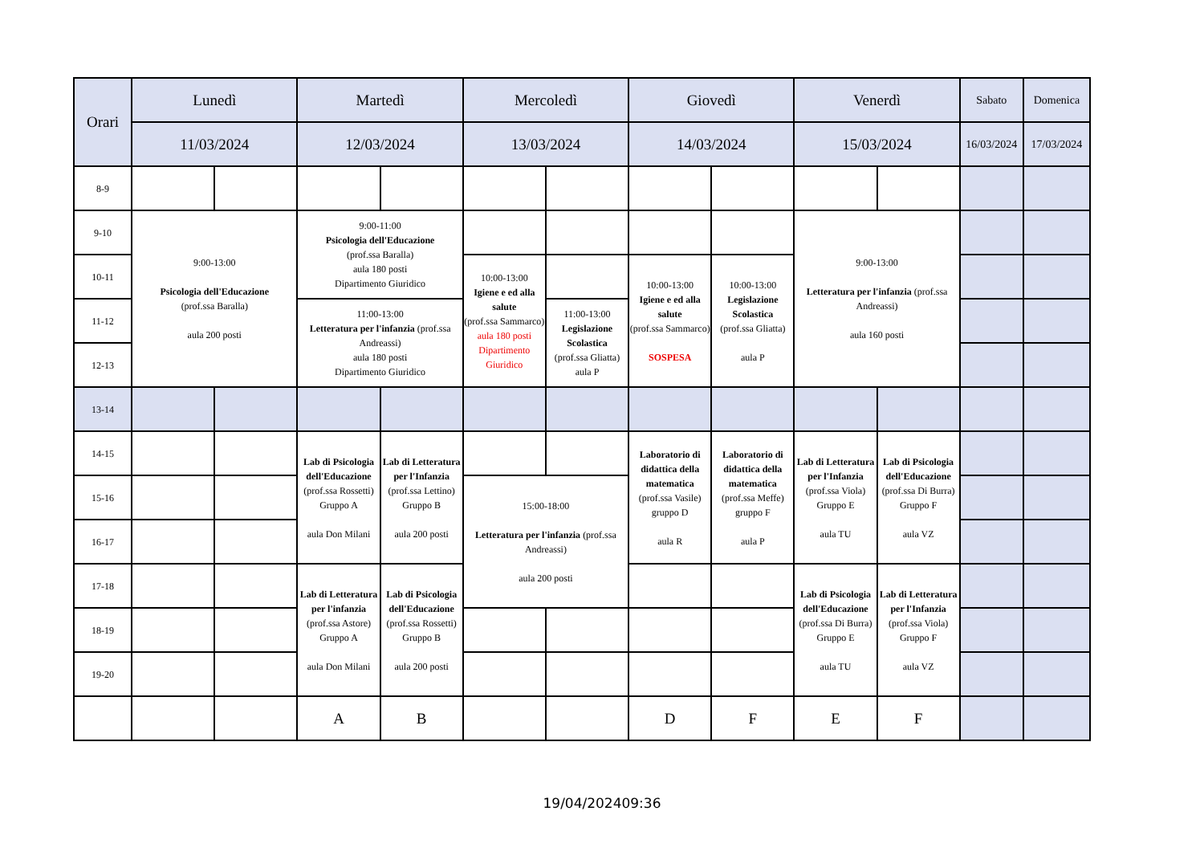| Orari | Lunedì | | Martedì | | Mercoledì | | Giovedì | | Venerdì | | Sabato | Domenica |
| --- | --- | --- | --- | --- | --- | --- | --- | --- | --- | --- | --- | --- |
| | 11/03/2024 | | 12/03/2024 | | 13/03/2024 | | 14/03/2024 | | 15/03/2024 | | 16/03/2024 | 17/03/2024 |
| 8-9 | | | | | | | | | | | | |
| 9-10 | 9:00-13:00 Psicologia dell'Educazione (prof.ssa Baralla) aula 200 posti | | 9:00-11:00 Psicologia dell'Educazione (prof.ssa Baralla) aula 180 posti Dipartimento Giuridico | | | | | | 9:00-13:00 Letteratura per l'infanzia (prof.ssa Andreassi) aula 160 posti | | | |
| 10-11 | | | | | 10:00-13:00 Igiene e ed alla salute (prof.ssa Sammarco) aula 180 posti Dipartimento Giuridico | | 10:00-13:00 Igiene e ed alla salute (prof.ssa Sammarco) SOSPESA | 10:00-13:00 Legislazione Scolastica (prof.ssa Gliatta) aula P | | | | |
| 11-12 | | | 11:00-13:00 Letteratura per l'infanzia (prof.ssa Andreassi) aula 180 posti Dipartimento Giuridico | | | 11:00-13:00 Legislazione Scolastica (prof.ssa Gliatta) aula P | | | | | | |
| 12-13 | | | | | | | | | | | | |
| 13-14 | | | | | | | | | | | | |
| 14-15 | | | Lab di Psicologia dell'Educazione (prof.ssa Rossetti) Gruppo A aula Don Milani | Lab di Letteratura per l'Infanzia (prof.ssa Lettino) Gruppo B aula 200 posti | | | Laboratorio di didattica della matematica (prof.ssa Vasile) gruppo D aula R | Laboratorio di didattica della matematica (prof.ssa Meffe) gruppo F aula P | Lab di Letteratura per l'Infanzia (prof.ssa Viola) Gruppo E aula TU | Lab di Psicologia dell'Educazione (prof.ssa Di Burra) Gruppo F aula VZ | | |
| 15-16 | | | | | 15:00-18:00 Letteratura per l'infanzia (prof.ssa Andreassi) aula 200 posti | | | | | | | |
| 16-17 | | | | | | | | | | | | |
| 17-18 | | | Lab di Letteratura per l'infanzia (prof.ssa Astore) Gruppo A aula Don Milani | Lab di Psicologia dell'Educazione (prof.ssa Rossetti) Gruppo B aula 200 posti | | | | | Lab di Psicologia dell'Educazione (prof.ssa Di Burra) Gruppo E aula TU | Lab di Letteratura per l'Infanzia (prof.ssa Viola) Gruppo F aula VZ | | |
| 18-19 | | | | | | | | | | | | |
| 19-20 | | | | | | | | | | | | |
| | | | A | B | | | D | F | E | F | | |
19/04/202409:36